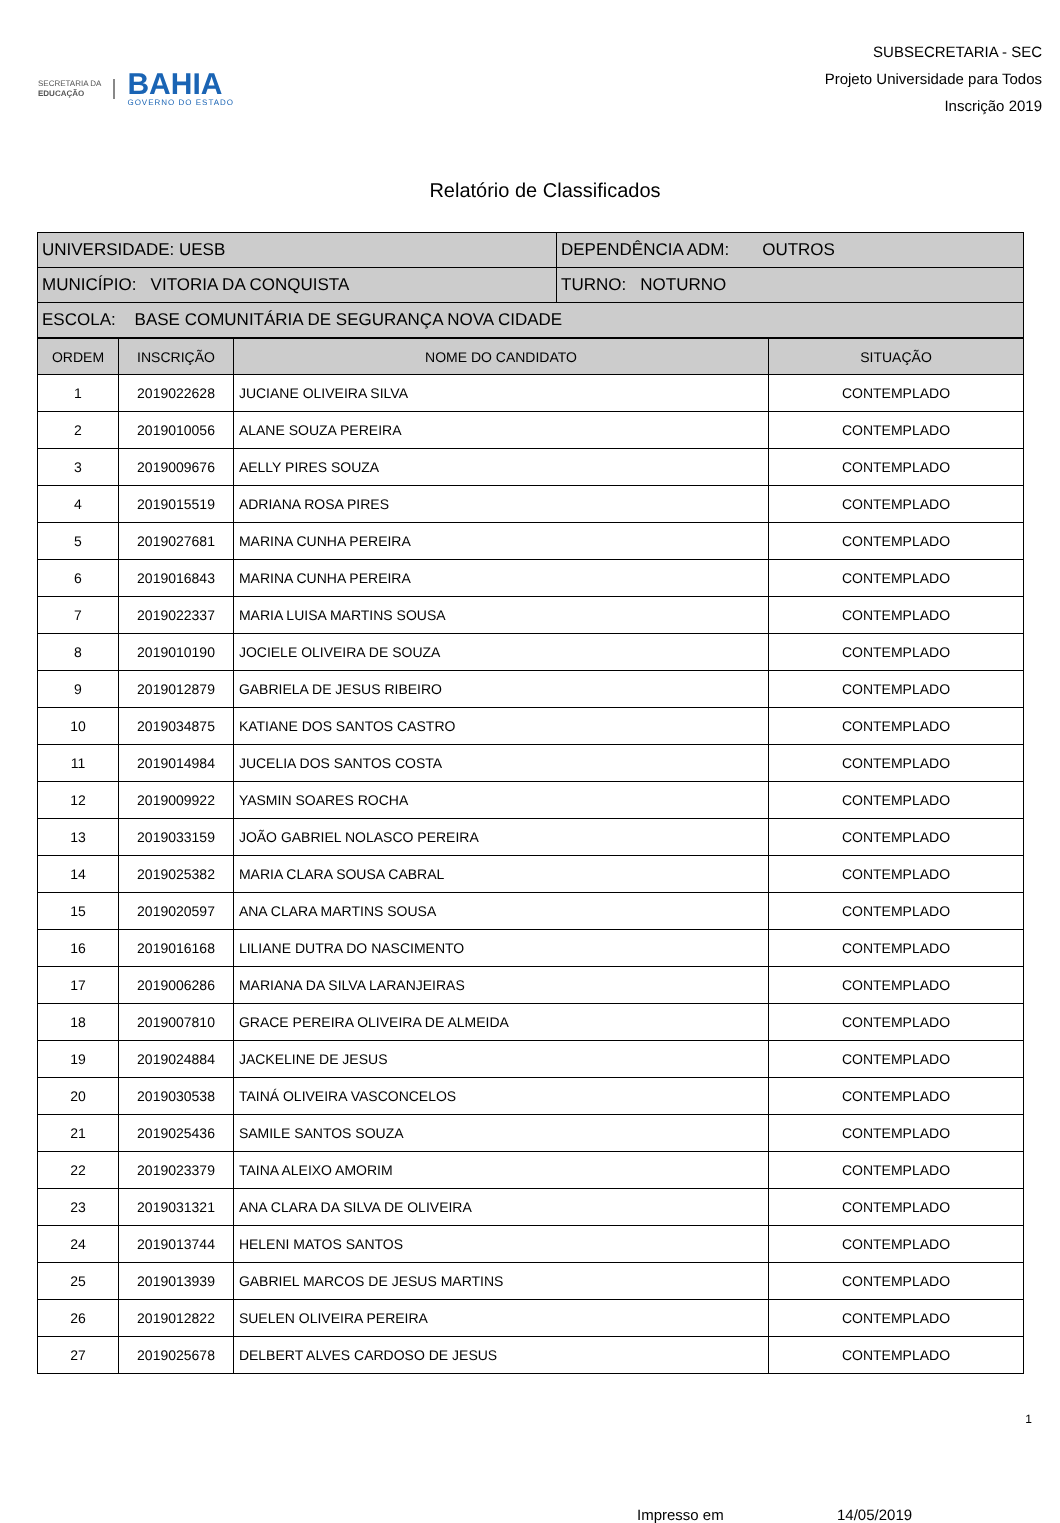SECRETARIA DA
EDUCAÇÃO
BAHIA
GOVERNO DO ESTADO
SUBSECRETARIA - SEC
Projeto Universidade para Todos
Inscrição 2019
Relatório de Classificados
| UNIVERSIDADE: UESB | DEPENDÊNCIA ADM: OUTROS |
| MUNICÍPIO: VITORIA DA CONQUISTA | TURNO: NOTURNO |
| ESCOLA: BASE COMUNITÁRIA DE SEGURANÇA NOVA CIDADE | |
| ORDEM | INSCRIÇÃO | NOME DO CANDIDATO | SITUAÇÃO |
| --- | --- | --- | --- |
| 1 | 2019022628 | JUCIANE OLIVEIRA SILVA | CONTEMPLADO |
| 2 | 2019010056 | ALANE SOUZA PEREIRA | CONTEMPLADO |
| 3 | 2019009676 | AELLY PIRES SOUZA | CONTEMPLADO |
| 4 | 2019015519 | ADRIANA ROSA PIRES | CONTEMPLADO |
| 5 | 2019027681 | MARINA CUNHA PEREIRA | CONTEMPLADO |
| 6 | 2019016843 | MARINA CUNHA PEREIRA | CONTEMPLADO |
| 7 | 2019022337 | MARIA LUISA MARTINS SOUSA | CONTEMPLADO |
| 8 | 2019010190 | JOCIELE OLIVEIRA DE SOUZA | CONTEMPLADO |
| 9 | 2019012879 | GABRIELA DE JESUS RIBEIRO | CONTEMPLADO |
| 10 | 2019034875 | KATIANE DOS SANTOS CASTRO | CONTEMPLADO |
| 11 | 2019014984 | JUCELIA DOS SANTOS COSTA | CONTEMPLADO |
| 12 | 2019009922 | YASMIN SOARES ROCHA | CONTEMPLADO |
| 13 | 2019033159 | JOÃO GABRIEL NOLASCO PEREIRA | CONTEMPLADO |
| 14 | 2019025382 | MARIA CLARA SOUSA CABRAL | CONTEMPLADO |
| 15 | 2019020597 | ANA CLARA MARTINS SOUSA | CONTEMPLADO |
| 16 | 2019016168 | LILIANE DUTRA DO NASCIMENTO | CONTEMPLADO |
| 17 | 2019006286 | MARIANA DA SILVA LARANJEIRAS | CONTEMPLADO |
| 18 | 2019007810 | GRACE PEREIRA OLIVEIRA DE ALMEIDA | CONTEMPLADO |
| 19 | 2019024884 | JACKELINE DE JESUS | CONTEMPLADO |
| 20 | 2019030538 | TAINÁ OLIVEIRA VASCONCELOS | CONTEMPLADO |
| 21 | 2019025436 | SAMILE SANTOS SOUZA | CONTEMPLADO |
| 22 | 2019023379 | TAINA ALEIXO AMORIM | CONTEMPLADO |
| 23 | 2019031321 | ANA CLARA DA SILVA DE OLIVEIRA | CONTEMPLADO |
| 24 | 2019013744 | HELENI MATOS SANTOS | CONTEMPLADO |
| 25 | 2019013939 | GABRIEL MARCOS DE JESUS MARTINS | CONTEMPLADO |
| 26 | 2019012822 | SUELEN OLIVEIRA PEREIRA | CONTEMPLADO |
| 27 | 2019025678 | DELBERT ALVES CARDOSO DE JESUS | CONTEMPLADO |
1
Impresso em 14/05/2019